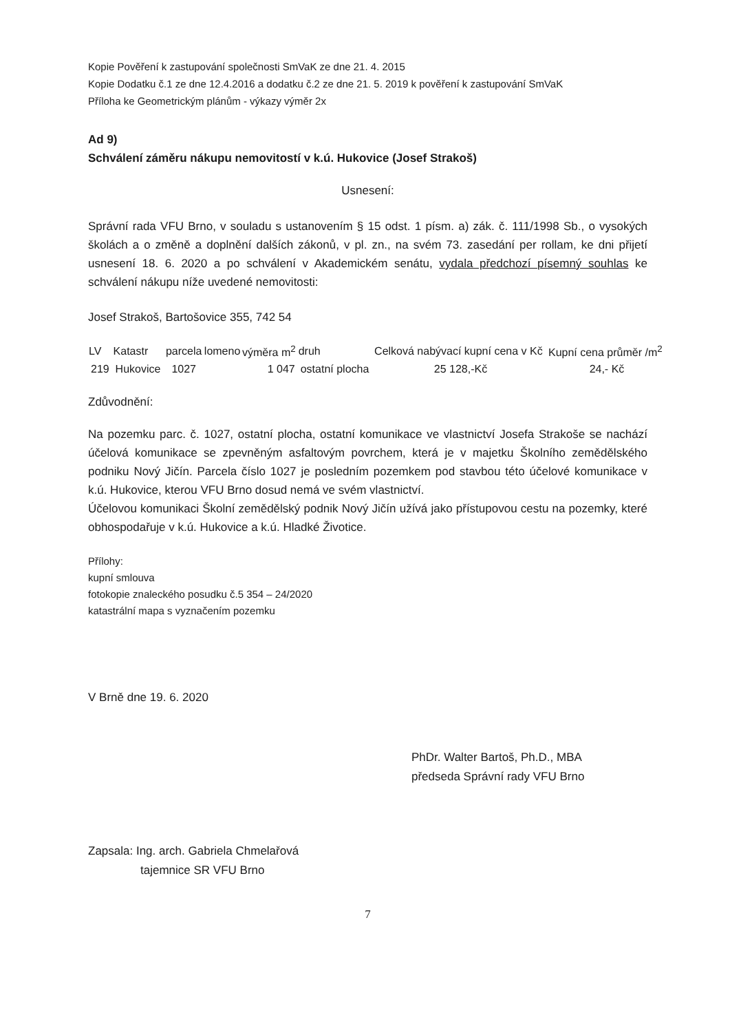Kopie Pověření k zastupování společnosti SmVaK ze dne 21. 4. 2015
Kopie Dodatku č.1 ze dne 12.4.2016 a dodatku č.2 ze dne 21. 5. 2019 k pověření k zastupování SmVaK
Příloha ke Geometrickým plánům - výkazy výměr 2x
Ad 9)
Schválení záměru nákupu nemovitostí v k.ú. Hukovice (Josef Strakoš)
Usnesení:
Správní rada VFU Brno, v souladu s ustanovením § 15 odst. 1 písm. a) zák. č. 111/1998 Sb., o vysokých školách a o změně a doplnění dalších zákonů, v pl. zn., na svém 73. zasedání per rollam, ke dni přijetí usnesení 18. 6. 2020 a po schválení v Akademickém senátu, vydala předchozí písemný souhlas ke schválení nákupu níže uvedené nemovitosti:
Josef Strakoš, Bartošovice 355, 742 54
| LV | Katastr | parcela | lomeno | výměra m<sup>2</sup> | druh | Celková nabývací kupní cena v Kč | Kupní cena průměr /m<sup>2</sup> |
| --- | --- | --- | --- | --- | --- | --- | --- |
| 219 | Hukovice | 1027 | | 1 047 | ostatní plocha | 25 128,-Kč | 24,- Kč |
Zdůvodnění:
Na pozemku parc. č. 1027, ostatní plocha, ostatní komunikace ve vlastnictví Josefa Strakoše se nachází účelová komunikace se zpevněným asfaltovým povrchem, která je v majetku Školního zemědělského podniku Nový Jičín. Parcela číslo 1027 je posledním pozemkem pod stavbou této účelové komunikace v k.ú. Hukovice, kterou VFU Brno dosud nemá ve svém vlastnictví.
Účelovou komunikaci Školní zemědělský podnik Nový Jičín užívá jako přístupovou cestu na pozemky, které obhospodařuje v k.ú. Hukovice a k.ú. Hladké Životice.
Přílohy:
kupní smlouva
fotokopie znaleckého posudku č.5 354 – 24/2020
katastrální mapa s vyznačením pozemku
V Brně dne 19. 6. 2020
PhDr. Walter Bartoš, Ph.D., MBA
předseda Správní rady VFU Brno
Zapsala: Ing. arch. Gabriela Chmelařová
tajemnice SR VFU Brno
7